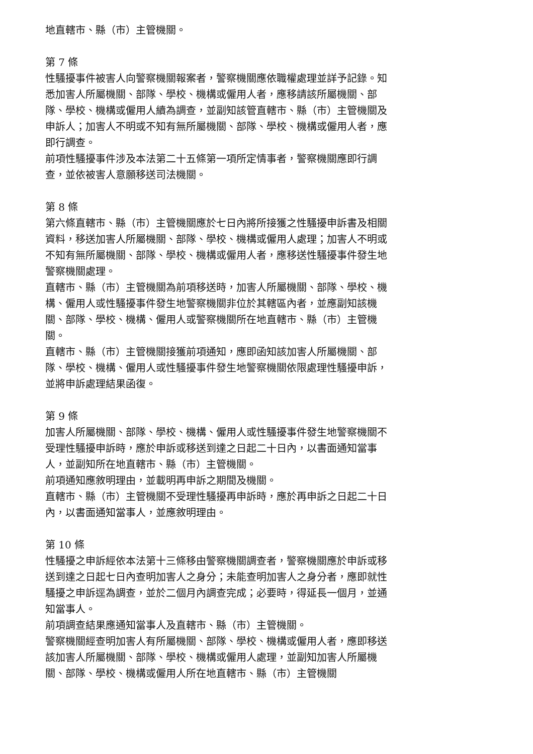地直轄市、縣（市）主管機關。
第 7 條
性騷擾事件被害人向警察機關報案者，警察機關應依職權處理並詳予記錄。知悉加害人所屬機關、部隊、學校、機構或僱用人者，應移請該所屬機關、部隊、學校、機構或僱用人續為調查，並副知該管直轄市、縣（市）主管機關及申訴人；加害人不明或不知有無所屬機關、部隊、學校、機構或僱用人者，應即行調查。
前項性騷擾事件涉及本法第二十五條第一項所定情事者，警察機關應即行調查，並依被害人意願移送司法機關。
第 8 條
第六條直轄市、縣（市）主管機關應於七日內將所接獲之性騷擾申訴書及相關資料，移送加害人所屬機關、部隊、學校、機構或僱用人處理；加害人不明或不知有無所屬機關、部隊、學校、機構或僱用人者，應移送性騷擾事件發生地警察機關處理。
直轄市、縣（市）主管機關為前項移送時，加害人所屬機關、部隊、學校、機構、僱用人或性騷擾事件發生地警察機關非位於其轄區內者，並應副知該機關、部隊、學校、機構、僱用人或警察機關所在地直轄市、縣（市）主管機關。
直轄市、縣（市）主管機關接獲前項通知，應即函知該加害人所屬機關、部隊、學校、機構、僱用人或性騷擾事件發生地警察機關依限處理性騷擾申訴，並將申訴處理結果函復。
第 9 條
加害人所屬機關、部隊、學校、機構、僱用人或性騷擾事件發生地警察機關不受理性騷擾申訴時，應於申訴或移送到達之日起二十日內，以書面通知當事人，並副知所在地直轄市、縣（市）主管機關。
前項通知應敘明理由，並載明再申訴之期間及機關。
直轄市、縣（市）主管機關不受理性騷擾再申訴時，應於再申訴之日起二十日內，以書面通知當事人，並應敘明理由。
第 10 條
性騷擾之申訴經依本法第十三條移由警察機關調查者，警察機關應於申訴或移送到達之日起七日內查明加害人之身分；未能查明加害人之身分者，應即就性騷擾之申訴逕為調查，並於二個月內調查完成；必要時，得延長一個月，並通知當事人。
前項調查結果應通知當事人及直轄市、縣（市）主管機關。
警察機關經查明加害人有所屬機關、部隊、學校、機構或僱用人者，應即移送該加害人所屬機關、部隊、學校、機構或僱用人處理，並副知加害人所屬機關、部隊、學校、機構或僱用人所在地直轄市、縣（市）主管機關